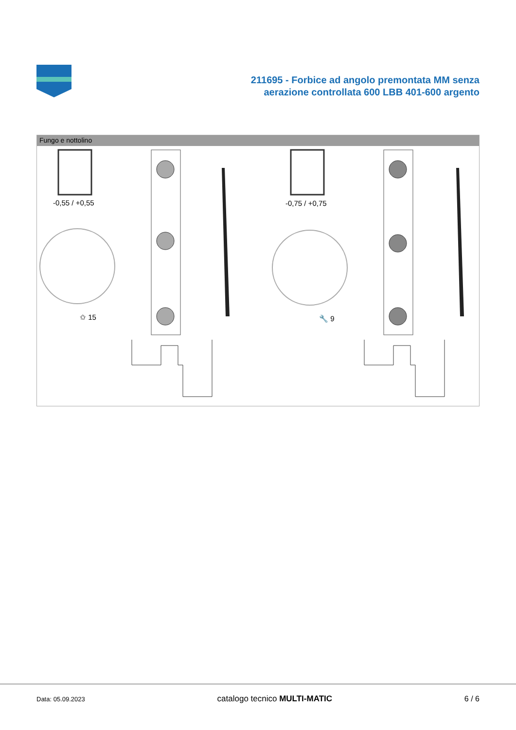211695 - Forbice ad angolo premontata MM senza
aerazione controllata 600 LBB 401-600 argento
Fungo e nottolino
-0,55 / +0,55 -0,75 / +0,75
✩ 15 🔧 9
Data: 05.09.2023 catalogo tecnico MULTI-MATIC 6 / 6